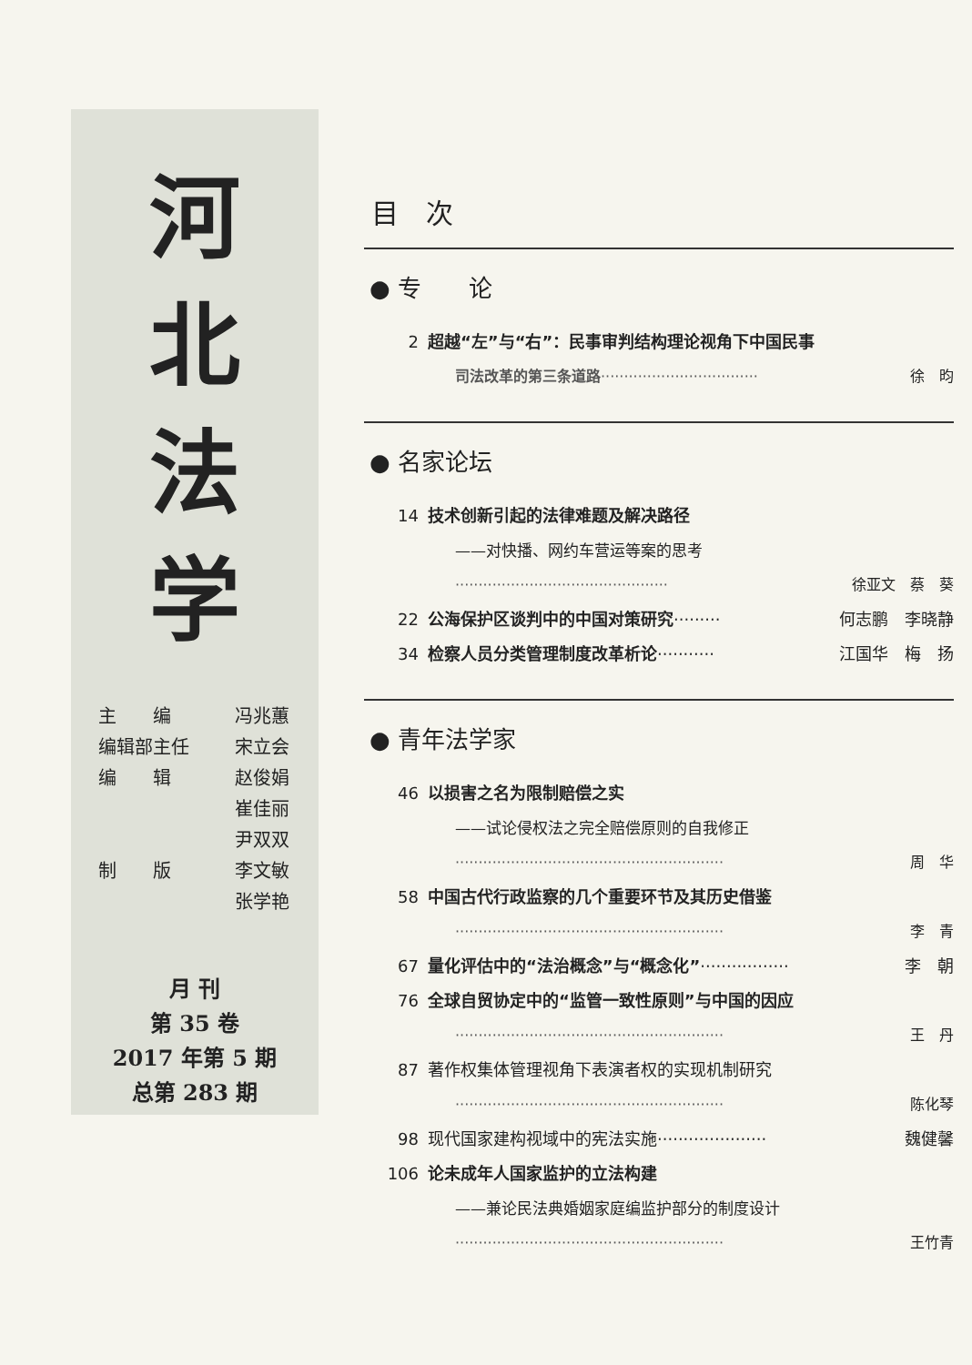河
北
法
学
主　　编 冯兆蕙
编辑部主任 宋立会
编　　辑 赵俊娟
崔佳丽
尹双双
制　　版 李文敏
张学艳
月 刊
第 35 卷
2017 年第 5 期
总第 283 期
目　次
● 专　　论
2 超越“左”与“右”：民事审判结构理论视角下中国民事
司法改革的第三条道路·································· 徐　昀
● 名家论坛
14 技术创新引起的法律难题及解决路径
——对快播、网约车营运等案的思考
·············································· 徐亚文　蔡　葵
22 公海保护区谈判中的中国对策研究········· 何志鹏　李晓静
34 检察人员分类管理制度改革析论··········· 江国华　梅　扬
● 青年法学家
46 以损害之名为限制赔偿之实
——试论侵权法之完全赔偿原则的自我修正
·························································· 周　华
58 中国古代行政监察的几个重要环节及其历史借鉴
·························································· 李　青
67 量化评估中的“法治概念”与“概念化”················· 李　朝
76 全球自贸协定中的“监管一致性原则”与中国的因应
·························································· 王　丹
87 著作权集体管理视角下表演者权的实现机制研究
·························································· 陈化琴
98 现代国家建构视域中的宪法实施····················· 魏健馨
106 论未成年人国家监护的立法构建
——兼论民法典婚姻家庭编监护部分的制度设计
·························································· 王竹青